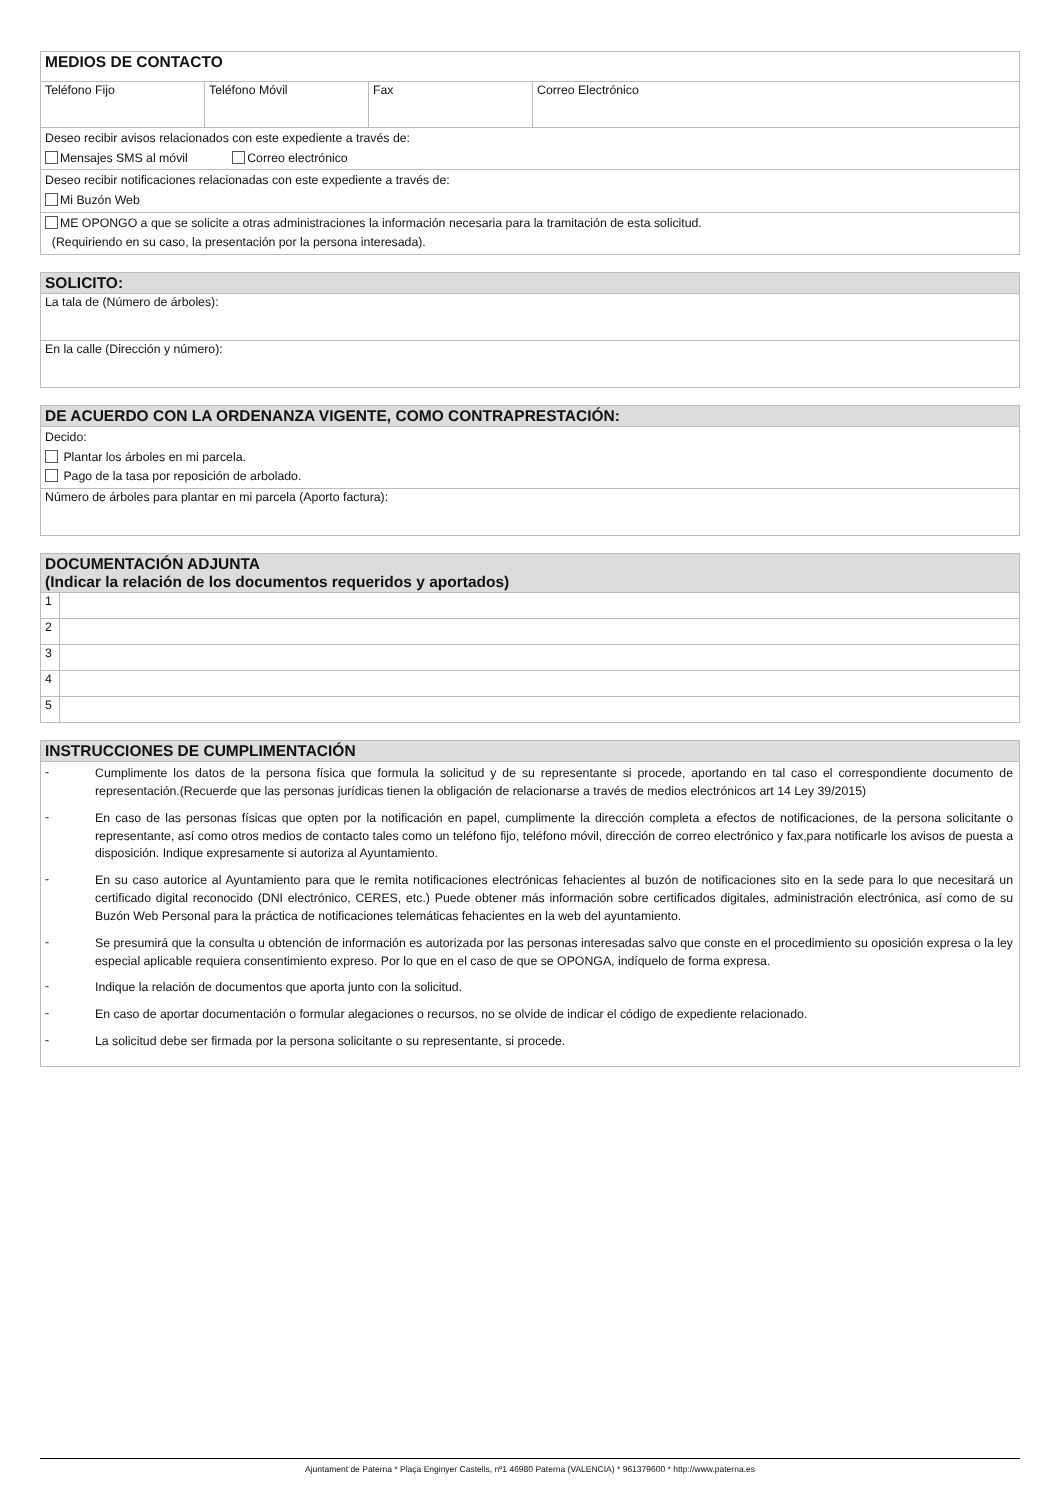| MEDIOS DE CONTACTO | | | |
| Teléfono Fijo | Teléfono Móvil | Fax | Correo Electrónico |
| Deseo recibir avisos relacionados con este expediente a través de: Mensajes SMS al móvil Correo electrónico | | | |
| Deseo recibir notificaciones relacionadas con este expediente a través de: Mi Buzón Web | | | |
| ME OPONGO a que se solicite a otras administraciones la información necesaria para la tramitación de esta solicitud. (Requiriendo en su caso, la presentación por la persona interesada). | | | |
| SOLICITO: |
| La tala de (Número de árboles): |
| En la calle (Dirección y número): |
| DE ACUERDO CON LA ORDENANZA VIGENTE, COMO CONTRAPRESTACIÓN: |
| Decido: Plantar los árboles en mi parcela. Pago de la tasa por reposición de arbolado. |
| Número de árboles para plantar en mi parcela (Aporto factura): |
| DOCUMENTACIÓN ADJUNTA (Indicar la relación de los documentos requeridos y aportados) | |
| 1 | |
| 2 | |
| 3 | |
| 4 | |
| 5 | |
| INSTRUCCIONES DE CUMPLIMENTACIÓN |
| - Cumplimente los datos de la persona física que formula la solicitud y de su representante si procede, aportando en tal caso el correspondiente documento de representación.(Recuerde que las personas jurídicas tienen la obligación de relacionarse a través de medios electrónicos art 14 Ley 39/2015) - En caso de las personas físicas que opten por la notificación en papel, cumplimente la dirección completa a efectos de notificaciones, de la persona solicitante o representante, así como otros medios de contacto tales como un teléfono fijo, teléfono móvil, dirección de correo electrónico y fax,para notificarle los avisos de puesta a disposición. Indique expresamente si autoriza al Ayuntamiento. - En su caso autorice al Ayuntamiento para que le remita notificaciones electrónicas fehacientes al buzón de notificaciones sito en la sede para lo que necesitará un certificado digital reconocido (DNI electrónico, CERES, etc.) Puede obtener más información sobre certificados digitales, administración electrónica, así como de su Buzón Web Personal para la práctica de notificaciones telemáticas fehacientes en la web del ayuntamiento. - Se presumirá que la consulta u obtención de información es autorizada por las personas interesadas salvo que conste en el procedimiento su oposición expresa o la ley especial aplicable requiera consentimiento expreso. Por lo que en el caso de que se OPONGA, indíquelo de forma expresa. - Indique la relación de documentos que aporta junto con la solicitud. - En caso de aportar documentación o formular alegaciones o recursos, no se olvide de indicar el código de expediente relacionado. - La solicitud debe ser firmada por la persona solicitante o su representante, si procede. |
Ajuntament de Paterna * Plaça Enginyer Castells, nº1 46980 Paterna (VALENCIA) * 961379600 * http://www.paterna.es